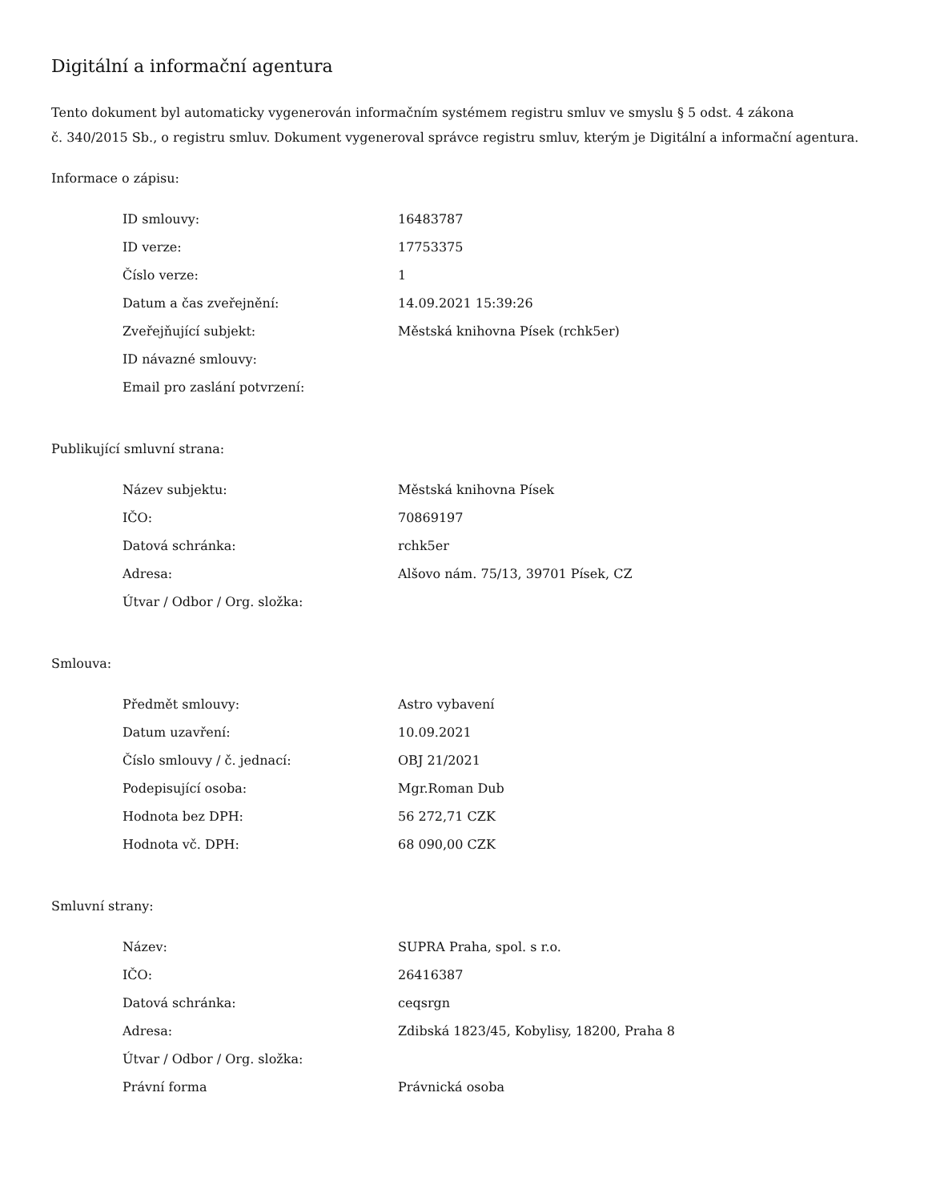Digitální a informační agentura
Tento dokument byl automaticky vygenerován informačním systémem registru smluv ve smyslu § 5 odst. 4 zákona
č. 340/2015 Sb., o registru smluv. Dokument vygeneroval správce registru smluv, kterým je Digitální a informační agentura.
Informace o zápisu:
| ID smlouvy: | 16483787 |
| ID verze: | 17753375 |
| Číslo verze: | 1 |
| Datum a čas zveřejnění: | 14.09.2021 15:39:26 |
| Zveřejňující subjekt: | Městská knihovna Písek (rchk5er) |
| ID návazné smlouvy: | |
| Email pro zaslání potvrzení: | |
Publikující smluvní strana:
| Název subjektu: | Městská knihovna Písek |
| IČO: | 70869197 |
| Datová schránka: | rchk5er |
| Adresa: | Alšovo nám. 75/13, 39701 Písek, CZ |
| Útvar / Odbor / Org. složka: | |
Smlouva:
| Předmět smlouvy: | Astro vybavení |
| Datum uzavření: | 10.09.2021 |
| Číslo smlouvy / č. jednací: | OBJ 21/2021 |
| Podepisující osoba: | Mgr.Roman Dub |
| Hodnota bez DPH: | 56 272,71 CZK |
| Hodnota vč. DPH: | 68 090,00 CZK |
Smluvní strany:
| Název: | SUPRA Praha, spol. s r.o. |
| IČO: | 26416387 |
| Datová schránka: | ceqsrgn |
| Adresa: | Zdibská 1823/45, Kobylisy, 18200, Praha 8 |
| Útvar / Odbor / Org. složka: | |
| Právní forma | Právnická osoba |